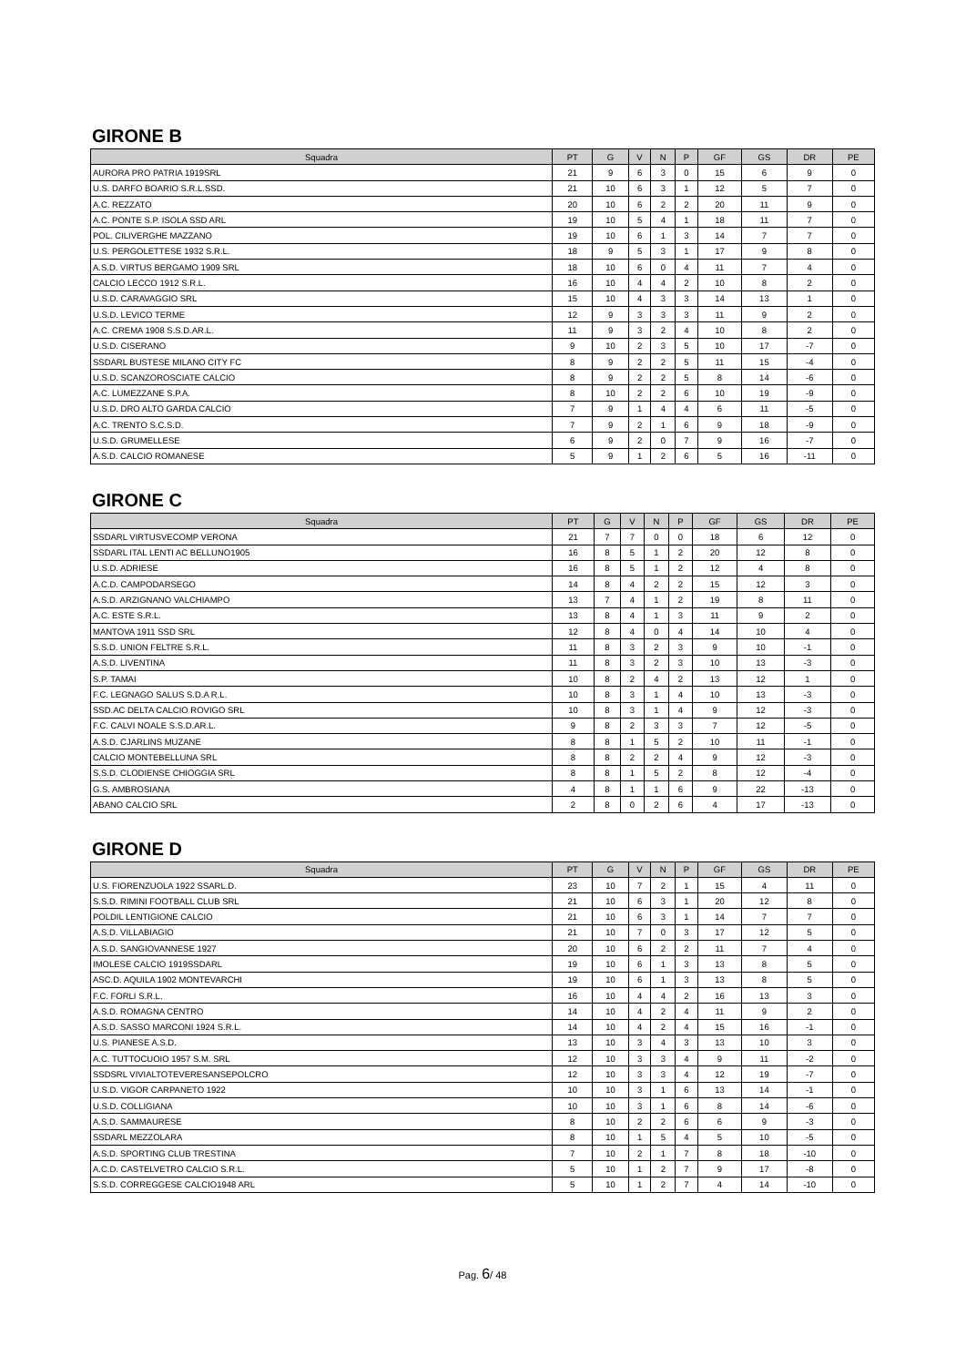GIRONE B
| Squadra | PT | G | V | N | P | GF | GS | DR | PE |
| --- | --- | --- | --- | --- | --- | --- | --- | --- | --- |
| AURORA PRO PATRIA 1919SRL | 21 | 9 | 6 | 3 | 0 | 15 | 6 | 9 | 0 |
| U.S. DARFO BOARIO S.R.L.SSD. | 21 | 10 | 6 | 3 | 1 | 12 | 5 | 7 | 0 |
| A.C. REZZATO | 20 | 10 | 6 | 2 | 2 | 20 | 11 | 9 | 0 |
| A.C. PONTE S.P. ISOLA SSD ARL | 19 | 10 | 5 | 4 | 1 | 18 | 11 | 7 | 0 |
| POL. CILIVERGHE MAZZANO | 19 | 10 | 6 | 1 | 3 | 14 | 7 | 7 | 0 |
| U.S. PERGOLETTESE 1932 S.R.L. | 18 | 9 | 5 | 3 | 1 | 17 | 9 | 8 | 0 |
| A.S.D. VIRTUS BERGAMO 1909 SRL | 18 | 10 | 6 | 0 | 4 | 11 | 7 | 4 | 0 |
| CALCIO LECCO 1912 S.R.L. | 16 | 10 | 4 | 4 | 2 | 10 | 8 | 2 | 0 |
| U.S.D. CARAVAGGIO SRL | 15 | 10 | 4 | 3 | 3 | 14 | 13 | 1 | 0 |
| U.S.D. LEVICO TERME | 12 | 9 | 3 | 3 | 3 | 11 | 9 | 2 | 0 |
| A.C. CREMA 1908 S.S.D.AR.L. | 11 | 9 | 3 | 2 | 4 | 10 | 8 | 2 | 0 |
| U.S.D. CISERANO | 9 | 10 | 2 | 3 | 5 | 10 | 17 | -7 | 0 |
| SSDARL BUSTESE MILANO CITY FC | 8 | 9 | 2 | 2 | 5 | 11 | 15 | -4 | 0 |
| U.S.D. SCANZOROSCIATE CALCIO | 8 | 9 | 2 | 2 | 5 | 8 | 14 | -6 | 0 |
| A.C. LUMEZZANE S.P.A. | 8 | 10 | 2 | 2 | 6 | 10 | 19 | -9 | 0 |
| U.S.D. DRO ALTO GARDA CALCIO | 7 | 9 | 1 | 4 | 4 | 6 | 11 | -5 | 0 |
| A.C. TRENTO S.C.S.D. | 7 | 9 | 2 | 1 | 6 | 9 | 18 | -9 | 0 |
| U.S.D. GRUMELLESE | 6 | 9 | 2 | 0 | 7 | 9 | 16 | -7 | 0 |
| A.S.D. CALCIO ROMANESE | 5 | 9 | 1 | 2 | 6 | 5 | 16 | -11 | 0 |
GIRONE C
| Squadra | PT | G | V | N | P | GF | GS | DR | PE |
| --- | --- | --- | --- | --- | --- | --- | --- | --- | --- |
| SSDARL VIRTUSVECOMP VERONA | 21 | 7 | 7 | 0 | 0 | 18 | 6 | 12 | 0 |
| SSDARL ITAL LENTI AC BELLUNO1905 | 16 | 8 | 5 | 1 | 2 | 20 | 12 | 8 | 0 |
| U.S.D. ADRIESE | 16 | 8 | 5 | 1 | 2 | 12 | 4 | 8 | 0 |
| A.C.D. CAMPODARSEGO | 14 | 8 | 4 | 2 | 2 | 15 | 12 | 3 | 0 |
| A.S.D. ARZIGNANO VALCHIAMPO | 13 | 7 | 4 | 1 | 2 | 19 | 8 | 11 | 0 |
| A.C. ESTE S.R.L. | 13 | 8 | 4 | 1 | 3 | 11 | 9 | 2 | 0 |
| MANTOVA 1911 SSD SRL | 12 | 8 | 4 | 0 | 4 | 14 | 10 | 4 | 0 |
| S.S.D. UNION FELTRE S.R.L. | 11 | 8 | 3 | 2 | 3 | 9 | 10 | -1 | 0 |
| A.S.D. LIVENTINA | 11 | 8 | 3 | 2 | 3 | 10 | 13 | -3 | 0 |
| S.P. TAMAI | 10 | 8 | 2 | 4 | 2 | 13 | 12 | 1 | 0 |
| F.C. LEGNAGO SALUS S.D.A R.L. | 10 | 8 | 3 | 1 | 4 | 10 | 13 | -3 | 0 |
| SSD.AC DELTA CALCIO ROVIGO SRL | 10 | 8 | 3 | 1 | 4 | 9 | 12 | -3 | 0 |
| F.C. CALVI NOALE S.S.D.AR.L. | 9 | 8 | 2 | 3 | 3 | 7 | 12 | -5 | 0 |
| A.S.D. CJARLINS MUZANE | 8 | 8 | 1 | 5 | 2 | 10 | 11 | -1 | 0 |
| CALCIO MONTEBELLUNA SRL | 8 | 8 | 2 | 2 | 4 | 9 | 12 | -3 | 0 |
| S.S.D. CLODIENSE CHIOGGIA SRL | 8 | 8 | 1 | 5 | 2 | 8 | 12 | -4 | 0 |
| G.S. AMBROSIANA | 4 | 8 | 1 | 1 | 6 | 9 | 22 | -13 | 0 |
| ABANO CALCIO SRL | 2 | 8 | 0 | 2 | 6 | 4 | 17 | -13 | 0 |
GIRONE D
| Squadra | PT | G | V | N | P | GF | GS | DR | PE |
| --- | --- | --- | --- | --- | --- | --- | --- | --- | --- |
| U.S. FIORENZUOLA 1922 SSARL.D. | 23 | 10 | 7 | 2 | 1 | 15 | 4 | 11 | 0 |
| S.S.D. RIMINI FOOTBALL CLUB SRL | 21 | 10 | 6 | 3 | 1 | 20 | 12 | 8 | 0 |
| POLDIL LENTIGIONE CALCIO | 21 | 10 | 6 | 3 | 1 | 14 | 7 | 7 | 0 |
| A.S.D. VILLABIAGIO | 21 | 10 | 7 | 0 | 3 | 17 | 12 | 5 | 0 |
| A.S.D. SANGIOVANNESE 1927 | 20 | 10 | 6 | 2 | 2 | 11 | 7 | 4 | 0 |
| IMOLESE CALCIO 1919SSDARL | 19 | 10 | 6 | 1 | 3 | 13 | 8 | 5 | 0 |
| ASC.D. AQUILA 1902 MONTEVARCHI | 19 | 10 | 6 | 1 | 3 | 13 | 8 | 5 | 0 |
| F.C. FORLI S.R.L. | 16 | 10 | 4 | 4 | 2 | 16 | 13 | 3 | 0 |
| A.S.D. ROMAGNA CENTRO | 14 | 10 | 4 | 2 | 4 | 11 | 9 | 2 | 0 |
| A.S.D. SASSO MARCONI 1924 S.R.L. | 14 | 10 | 4 | 2 | 4 | 15 | 16 | -1 | 0 |
| U.S. PIANESE A.S.D. | 13 | 10 | 3 | 4 | 3 | 13 | 10 | 3 | 0 |
| A.C. TUTTOCUOIO 1957 S.M. SRL | 12 | 10 | 3 | 3 | 4 | 9 | 11 | -2 | 0 |
| SSDSRL VIVIALTOTEVERESANSEPOLCRO | 12 | 10 | 3 | 3 | 4 | 12 | 19 | -7 | 0 |
| U.S.D. VIGOR CARPANETO 1922 | 10 | 10 | 3 | 1 | 6 | 13 | 14 | -1 | 0 |
| U.S.D. COLLIGIANA | 10 | 10 | 3 | 1 | 6 | 8 | 14 | -6 | 0 |
| A.S.D. SAMMAURESE | 8 | 10 | 2 | 2 | 6 | 6 | 9 | -3 | 0 |
| SSDARL MEZZOLARA | 8 | 10 | 1 | 5 | 4 | 5 | 10 | -5 | 0 |
| A.S.D. SPORTING CLUB TRESTINA | 7 | 10 | 2 | 1 | 7 | 8 | 18 | -10 | 0 |
| A.C.D. CASTELVETRO CALCIO S.R.L. | 5 | 10 | 1 | 2 | 7 | 9 | 17 | -8 | 0 |
| S.S.D. CORREGGESE CALCIO1948 ARL | 5 | 10 | 1 | 2 | 7 | 4 | 14 | -10 | 0 |
Pag. 6/ 48